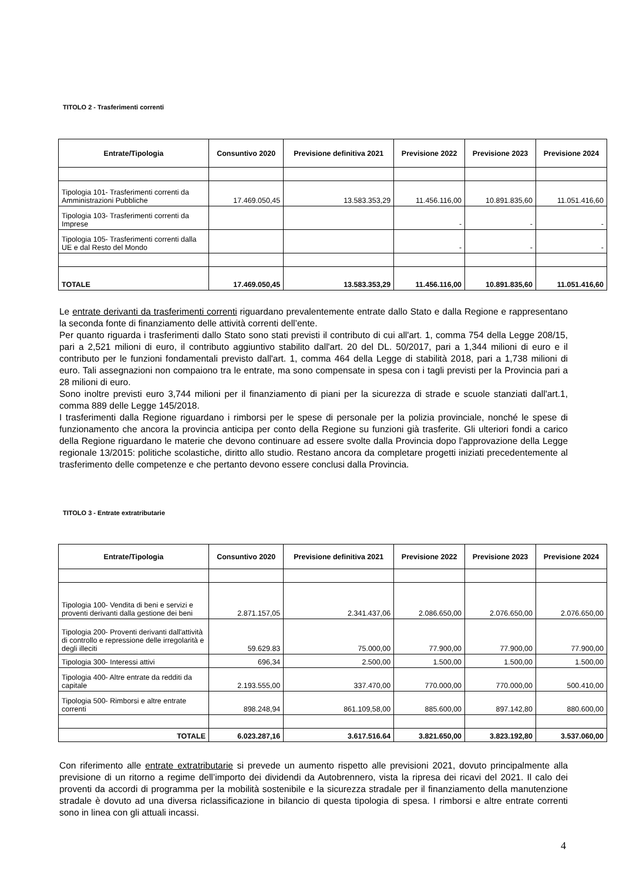TITOLO 2 - Trasferimenti correnti
| Entrate/Tipologia | Consuntivo 2020 | Previsione definitiva 2021 | Previsione 2022 | Previsione 2023 | Previsione 2024 |
| --- | --- | --- | --- | --- | --- |
| Tipologia 101- Trasferimenti correnti da Amministrazioni Pubbliche | 17.469.050,45 | 13.583.353,29 | 11.456.116,00 | 10.891.835,60 | 11.051.416,60 |
| Tipologia 103- Trasferimenti correnti da Imprese | | | - | - | - |
| Tipologia 105- Trasferimenti correnti dalla UE e dal Resto del Mondo | | | - | - | - |
| TOTALE | 17.469.050,45 | 13.583.353,29 | 11.456.116,00 | 10.891.835,60 | 11.051.416,60 |
Le entrate derivanti da trasferimenti correnti riguardano prevalentemente entrate dallo Stato e dalla Regione e rappresentano la seconda fonte di finanziamento delle attività correnti dell’ente.
Per quanto riguarda i trasferimenti dallo Stato sono stati previsti il contributo di cui all'art. 1, comma 754 della Legge 208/15, pari a 2,521 milioni di euro, il contributo aggiuntivo stabilito dall'art. 20 del DL. 50/2017, pari a 1,344 milioni di euro e il contributo per le funzioni fondamentali previsto dall'art. 1, comma 464 della Legge di stabilità 2018, pari a 1,738 milioni di euro. Tali assegnazioni non compaiono tra le entrate, ma sono compensate in spesa con i tagli previsti per la Provincia pari a 28 milioni di euro.
Sono inoltre previsti euro 3,744 milioni per il finanziamento di piani per la sicurezza di strade e scuole stanziati dall'art.1, comma 889 delle Legge 145/2018.
I trasferimenti dalla Regione riguardano i rimborsi per le spese di personale per la polizia provinciale, nonché le spese di funzionamento che ancora la provincia anticipa per conto della Regione su funzioni già trasferite. Gli ulteriori fondi a carico della Regione riguardano le materie che devono continuare ad essere svolte dalla Provincia dopo l'approvazione della Legge regionale 13/2015: politiche scolastiche, diritto allo studio. Restano ancora da completare progetti iniziati precedentemente al trasferimento delle competenze e che pertanto devono essere conclusi dalla Provincia.
TITOLO 3 - Entrate extratributarie
| Entrate/Tipologia | Consuntivo 2020 | Previsione definitiva 2021 | Previsione 2022 | Previsione 2023 | Previsione 2024 |
| --- | --- | --- | --- | --- | --- |
| Tipologia 100- Vendita di beni e servizi e proventi derivanti dalla gestione dei beni | 2.871.157,05 | 2.341.437,06 | 2.086.650,00 | 2.076.650,00 | 2.076.650,00 |
| Tipologia 200- Proventi derivanti dall'attività di controllo e repressione delle irregolarità e degli illeciti | 59.629.83 | 75.000,00 | 77.900,00 | 77.900,00 | 77.900,00 |
| Tipologia 300- Interessi attivi | 696,34 | 2.500,00 | 1.500,00 | 1.500,00 | 1.500,00 |
| Tipologia 400- Altre entrate da redditi da capitale | 2.193.555,00 | 337.470,00 | 770.000,00 | 770.000,00 | 500.410,00 |
| Tipologia 500- Rimborsi e altre entrate correnti | 898.248,94 | 861.109,58,00 | 885.600,00 | 897.142,80 | 880.600,00 |
| TOTALE | 6.023.287,16 | 3.617.516.64 | 3.821.650,00 | 3.823.192,80 | 3.537.060,00 |
Con riferimento alle entrate extratributarie si prevede un aumento rispetto alle previsioni 2021, dovuto principalmente alla previsione di un ritorno a regime dell’importo dei dividendi da Autobrennero, vista la ripresa dei ricavi del 2021. Il calo dei proventi da accordi di programma per la mobilità sostenibile e la sicurezza stradale per il finanziamento della manutenzione stradale è dovuto ad una diversa riclassificazione in bilancio di questa tipologia di spesa. I rimborsi e altre entrate correnti sono in linea con gli attuali incassi.
4